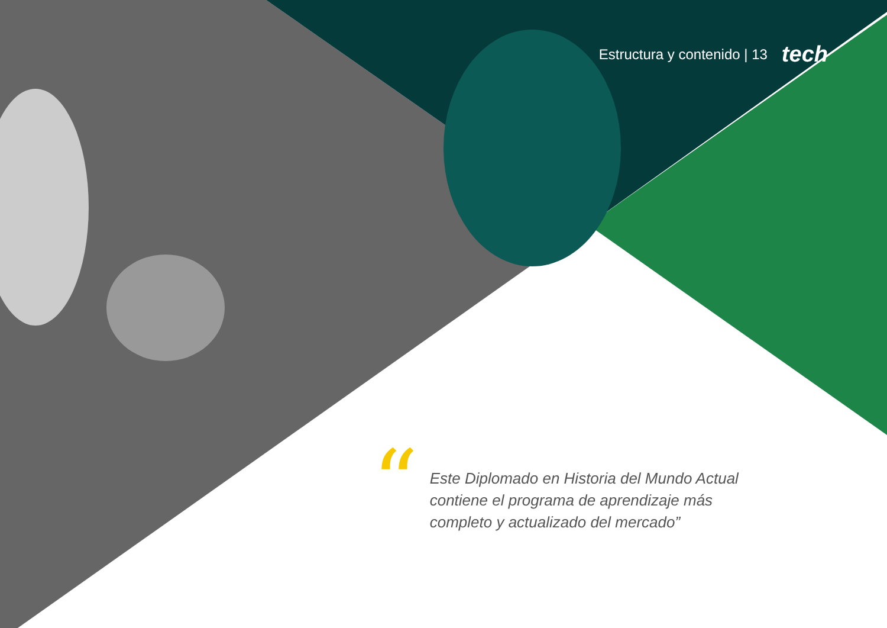Estructura y contenido | 13 tech
“
Este Diplomado en Historia del Mundo Actual
contiene el programa de aprendizaje más
completo y actualizado del mercado”